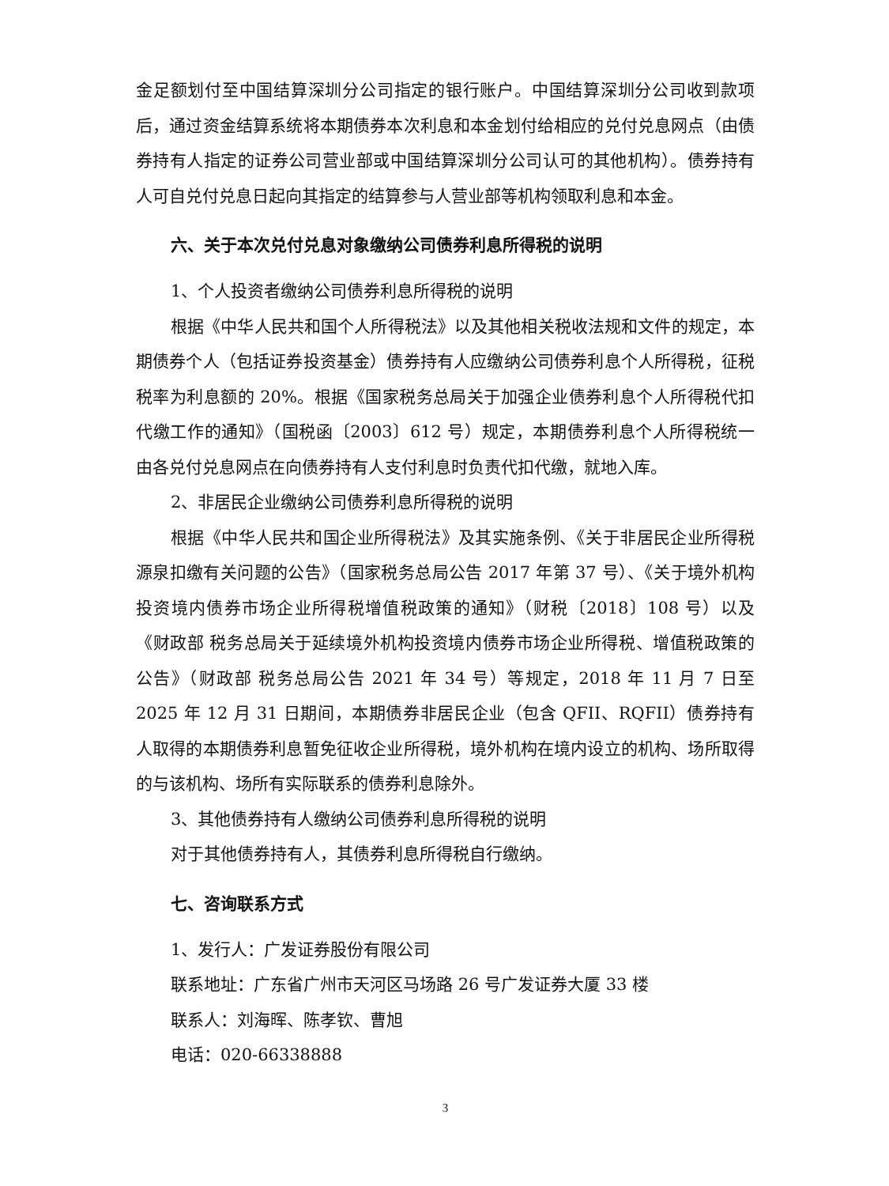金足额划付至中国结算深圳分公司指定的银行账户。中国结算深圳分公司收到款项后，通过资金结算系统将本期债券本次利息和本金划付给相应的兑付兑息网点（由债券持有人指定的证券公司营业部或中国结算深圳分公司认可的其他机构）。债券持有人可自兑付兑息日起向其指定的结算参与人营业部等机构领取利息和本金。
六、关于本次兑付兑息对象缴纳公司债券利息所得税的说明
1、个人投资者缴纳公司债券利息所得税的说明
根据《中华人民共和国个人所得税法》以及其他相关税收法规和文件的规定，本期债券个人（包括证券投资基金）债券持有人应缴纳公司债券利息个人所得税，征税税率为利息额的 20%。根据《国家税务总局关于加强企业债券利息个人所得税代扣代缴工作的通知》（国税函〔2003〕612 号）规定，本期债券利息个人所得税统一由各兑付兑息网点在向债券持有人支付利息时负责代扣代缴，就地入库。
2、非居民企业缴纳公司债券利息所得税的说明
根据《中华人民共和国企业所得税法》及其实施条例、《关于非居民企业所得税源泉扣缴有关问题的公告》（国家税务总局公告 2017 年第 37 号）、《关于境外机构投资境内债券市场企业所得税增值税政策的通知》（财税〔2018〕108 号）以及《财政部 税务总局关于延续境外机构投资境内债券市场企业所得税、增值税政策的公告》（财政部 税务总局公告 2021 年 34 号）等规定，2018 年 11 月 7 日至 2025 年 12 月 31 日期间，本期债券非居民企业（包含 QFII、RQFII）债券持有人取得的本期债券利息暂免征收企业所得税，境外机构在境内设立的机构、场所取得的与该机构、场所有实际联系的债券利息除外。
3、其他债券持有人缴纳公司债券利息所得税的说明
对于其他债券持有人，其债券利息所得税自行缴纳。
七、咨询联系方式
1、发行人：广发证券股份有限公司
联系地址：广东省广州市天河区马场路 26 号广发证券大厦 33 楼
联系人：刘海晖、陈孝钦、曹旭
电话：020-66338888
3